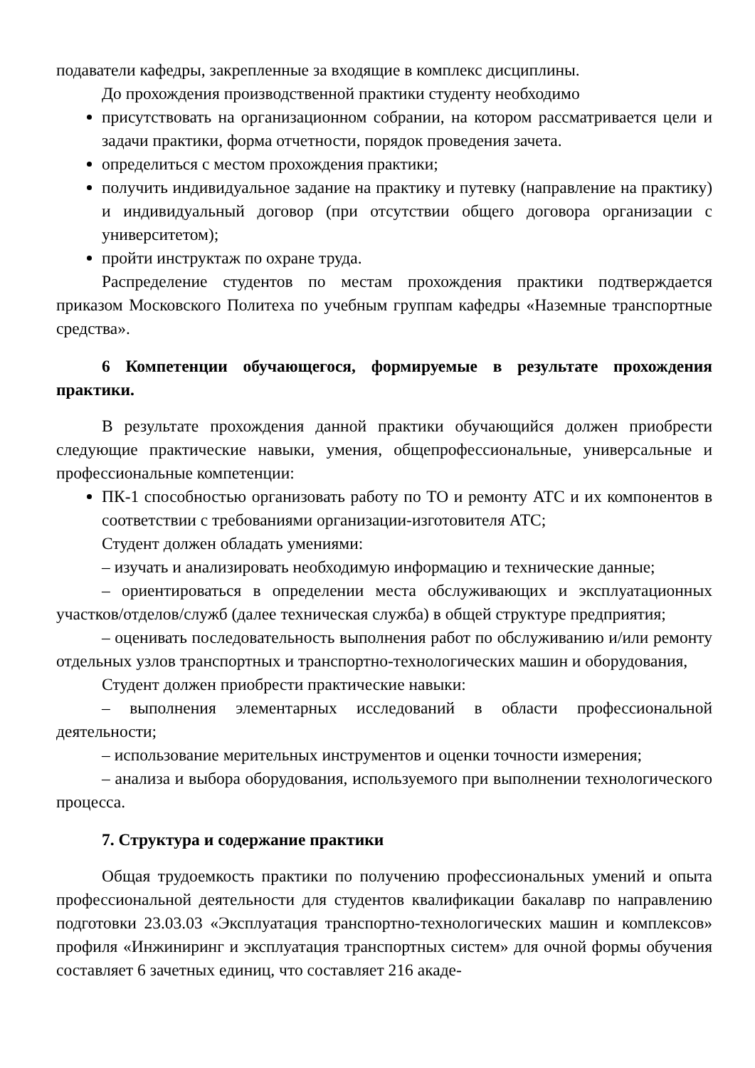подаватели кафедры, закрепленные за входящие в комплекс дисциплины.
До прохождения производственной практики студенту необходимо
присутствовать на организационном собрании, на котором рассматривается цели и задачи практики, форма отчетности, порядок проведения зачета.
определиться с местом прохождения практики;
получить индивидуальное задание на практику и путевку (направление на практику) и индивидуальный договор (при отсутствии общего договора организации с университетом);
пройти инструктаж по охране труда.
Распределение студентов по местам прохождения практики подтверждается приказом Московского Политеха по учебным группам кафедры «Наземные транспортные средства».
6 Компетенции обучающегося, формируемые в результате прохождения практики.
В результате прохождения данной практики обучающийся должен приобрести следующие практические навыки, умения, общепрофессиональные, универсальные и профессиональные компетенции:
ПК-1 способностью организовать работу по ТО и ремонту АТС и их компонентов в соответствии с требованиями организации-изготовителя АТС;
Студент должен обладать умениями:
– изучать и анализировать необходимую информацию и технические данные;
– ориентироваться в определении места обслуживающих и эксплуатационных участков/отделов/служб (далее техническая служба) в общей структуре предприятия;
– оценивать последовательность выполнения работ по обслуживанию и/или ремонту отдельных узлов транспортных и транспортно-технологических машин и оборудования,
Студент должен приобрести практические навыки:
– выполнения элементарных исследований в области профессиональной деятельности;
– использование мерительных инструментов и оценки точности измерения;
– анализа и выбора оборудования, используемого при выполнении технологического процесса.
7. Структура и содержание практики
Общая трудоемкость практики по получению профессиональных умений и опыта профессиональной деятельности для студентов квалификации бакалавр по направлению подготовки 23.03.03 «Эксплуатация транспортно-технологических машин и комплексов» профиля «Инжиниринг и эксплуатация транспортных систем» для очной формы обучения составляет 6 зачетных единиц, что составляет 216 акаде-